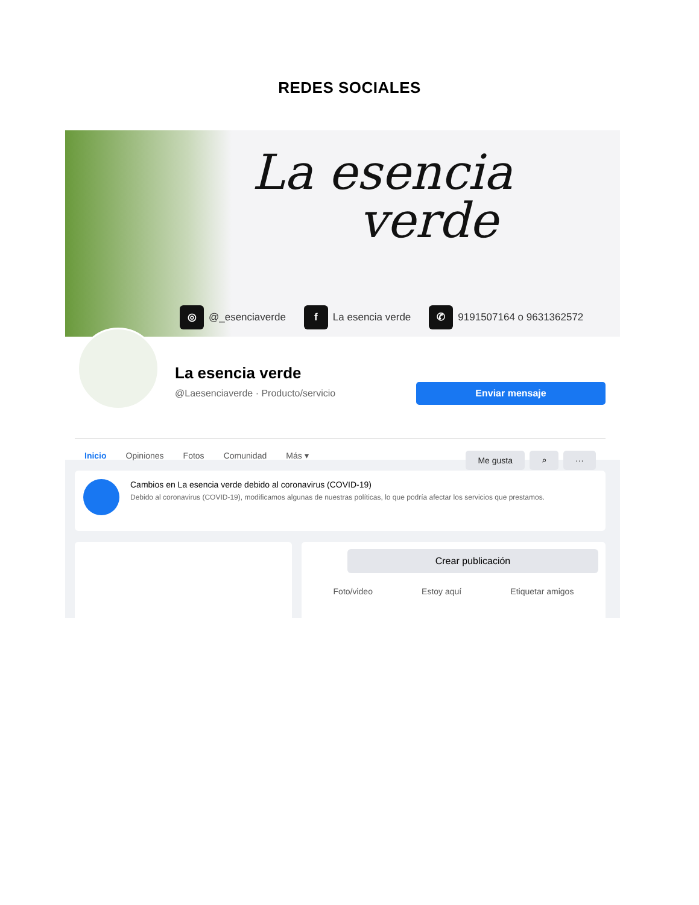REDES SOCIALES
La esencia
verde
◎ @_esenciaverde f La esencia verde ✆ 9191507164 o 9631362572
La esencia verde
@Laesenciaverde · Producto/servicio
Enviar mensaje
Inicio Opiniones Fotos Comunidad Más ▾
Me gusta ⌕ ···
Cambios en La esencia verde debido al coronavirus (COVID-19)
Debido al coronavirus (COVID-19), modificamos algunas de nuestras políticas, lo que podría afectar los servicios que prestamos.
Crear publicación
Foto/video Estoy aquí Etiquetar amigos